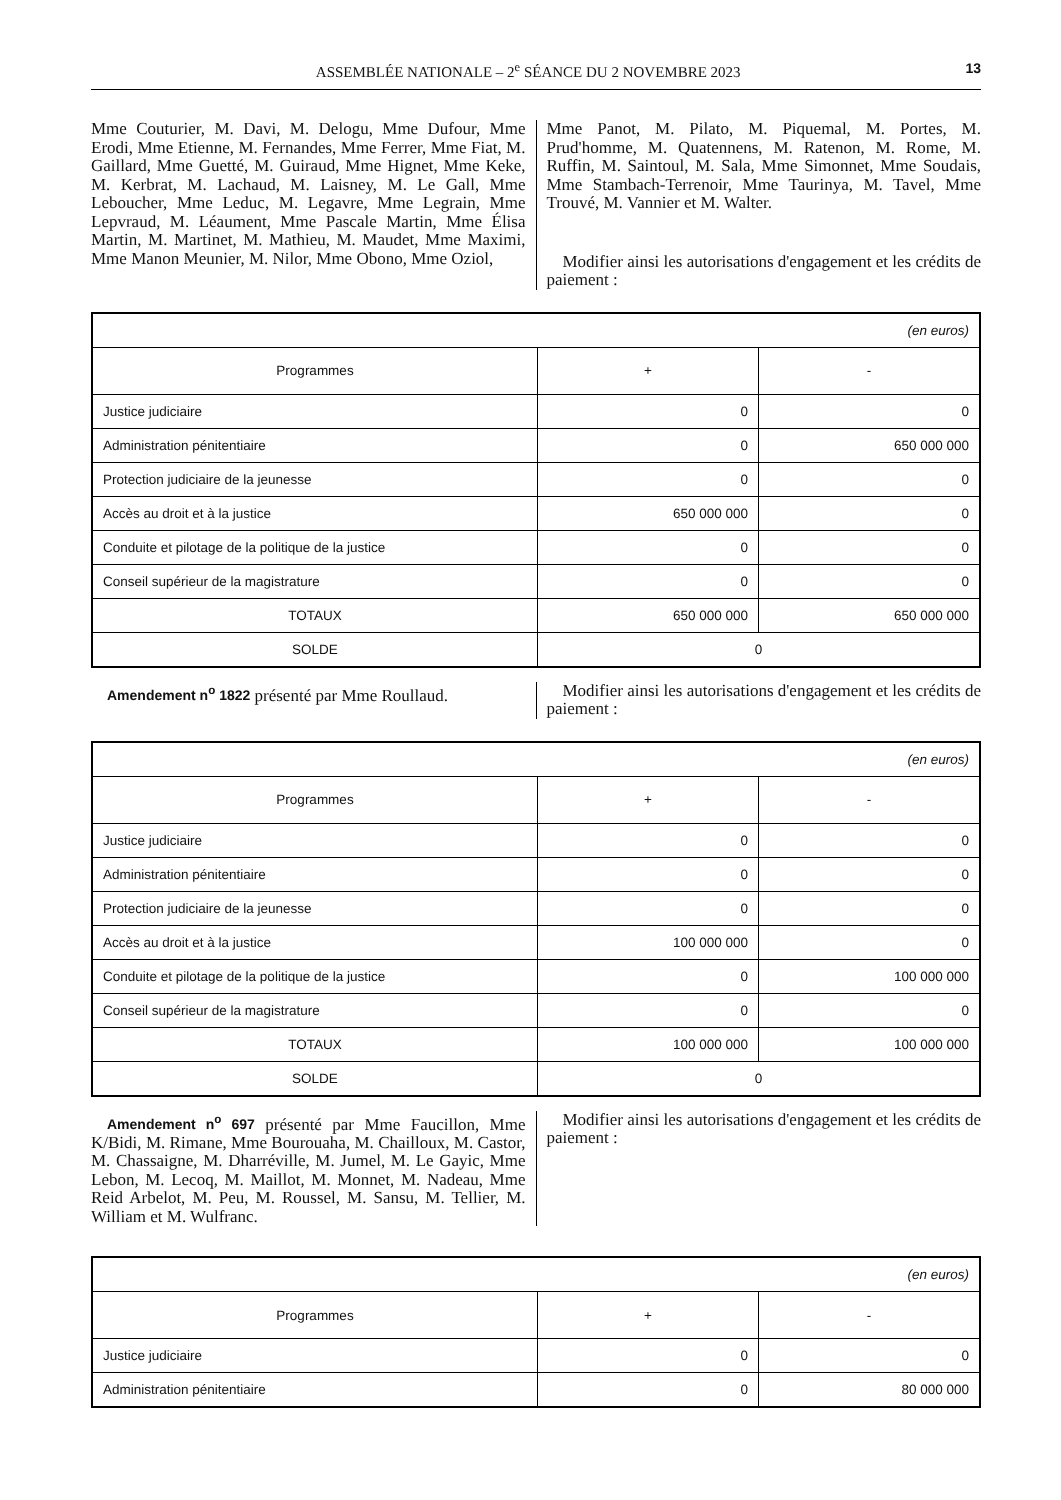ASSEMBLÉE NATIONALE – 2<sup>e</sup> SÉANCE DU 2 NOVEMBRE 2023 13
Mme Couturier, M. Davi, M. Delogu, Mme Dufour, Mme Erodi, Mme Etienne, M. Fernandes, Mme Ferrer, Mme Fiat, M. Gaillard, Mme Guetté, M. Guiraud, Mme Hignet, Mme Keke, M. Kerbrat, M. Lachaud, M. Laisney, M. Le Gall, Mme Leboucher, Mme Leduc, M. Legavre, Mme Legrain, Mme Lepvraud, M. Léaument, Mme Pascale Martin, Mme Élisa Martin, M. Martinet, M. Mathieu, M. Maudet, Mme Maximi, Mme Manon Meunier, M. Nilor, Mme Obono, Mme Oziol,
Mme Panot, M. Pilato, M. Piquemal, M. Portes, M. Prud'homme, M. Quatennens, M. Ratenon, M. Rome, M. Ruffin, M. Saintoul, M. Sala, Mme Simonnet, Mme Soudais, Mme Stambach-Terrenoir, Mme Taurinya, M. Tavel, Mme Trouvé, M. Vannier et M. Walter.
Modifier ainsi les autorisations d'engagement et les crédits de paiement :
| (en euros) | | |
| Programmes | + | - |
| Justice judiciaire | 0 | 0 |
| Administration pénitentiaire | 0 | 650 000 000 |
| Protection judiciaire de la jeunesse | 0 | 0 |
| Accès au droit et à la justice | 650 000 000 | 0 |
| Conduite et pilotage de la politique de la justice | 0 | 0 |
| Conseil supérieur de la magistrature | 0 | 0 |
| TOTAUX | 650 000 000 | 650 000 000 |
| SOLDE | 0 | |
Amendement n<sup>o</sup> 1822 présenté par Mme Roullaud.
Modifier ainsi les autorisations d'engagement et les crédits de paiement :
| (en euros) | | |
| Programmes | + | - |
| Justice judiciaire | 0 | 0 |
| Administration pénitentiaire | 0 | 0 |
| Protection judiciaire de la jeunesse | 0 | 0 |
| Accès au droit et à la justice | 100 000 000 | 0 |
| Conduite et pilotage de la politique de la justice | 0 | 100 000 000 |
| Conseil supérieur de la magistrature | 0 | 0 |
| TOTAUX | 100 000 000 | 100 000 000 |
| SOLDE | 0 | |
Amendement n<sup>o</sup> 697 présenté par Mme Faucillon, Mme K/Bidi, M. Rimane, Mme Bourouaha, M. Chailloux, M. Castor, M. Chassaigne, M. Dharréville, M. Jumel, M. Le Gayic, Mme Lebon, M. Lecoq, M. Maillot, M. Monnet, M. Nadeau, Mme Reid Arbelot, M. Peu, M. Roussel, M. Sansu, M. Tellier, M. William et M. Wulfranc.
Modifier ainsi les autorisations d'engagement et les crédits de paiement :
| (en euros) | | |
| Programmes | + | - |
| Justice judiciaire | 0 | 0 |
| Administration pénitentiaire | 0 | 80 000 000 |